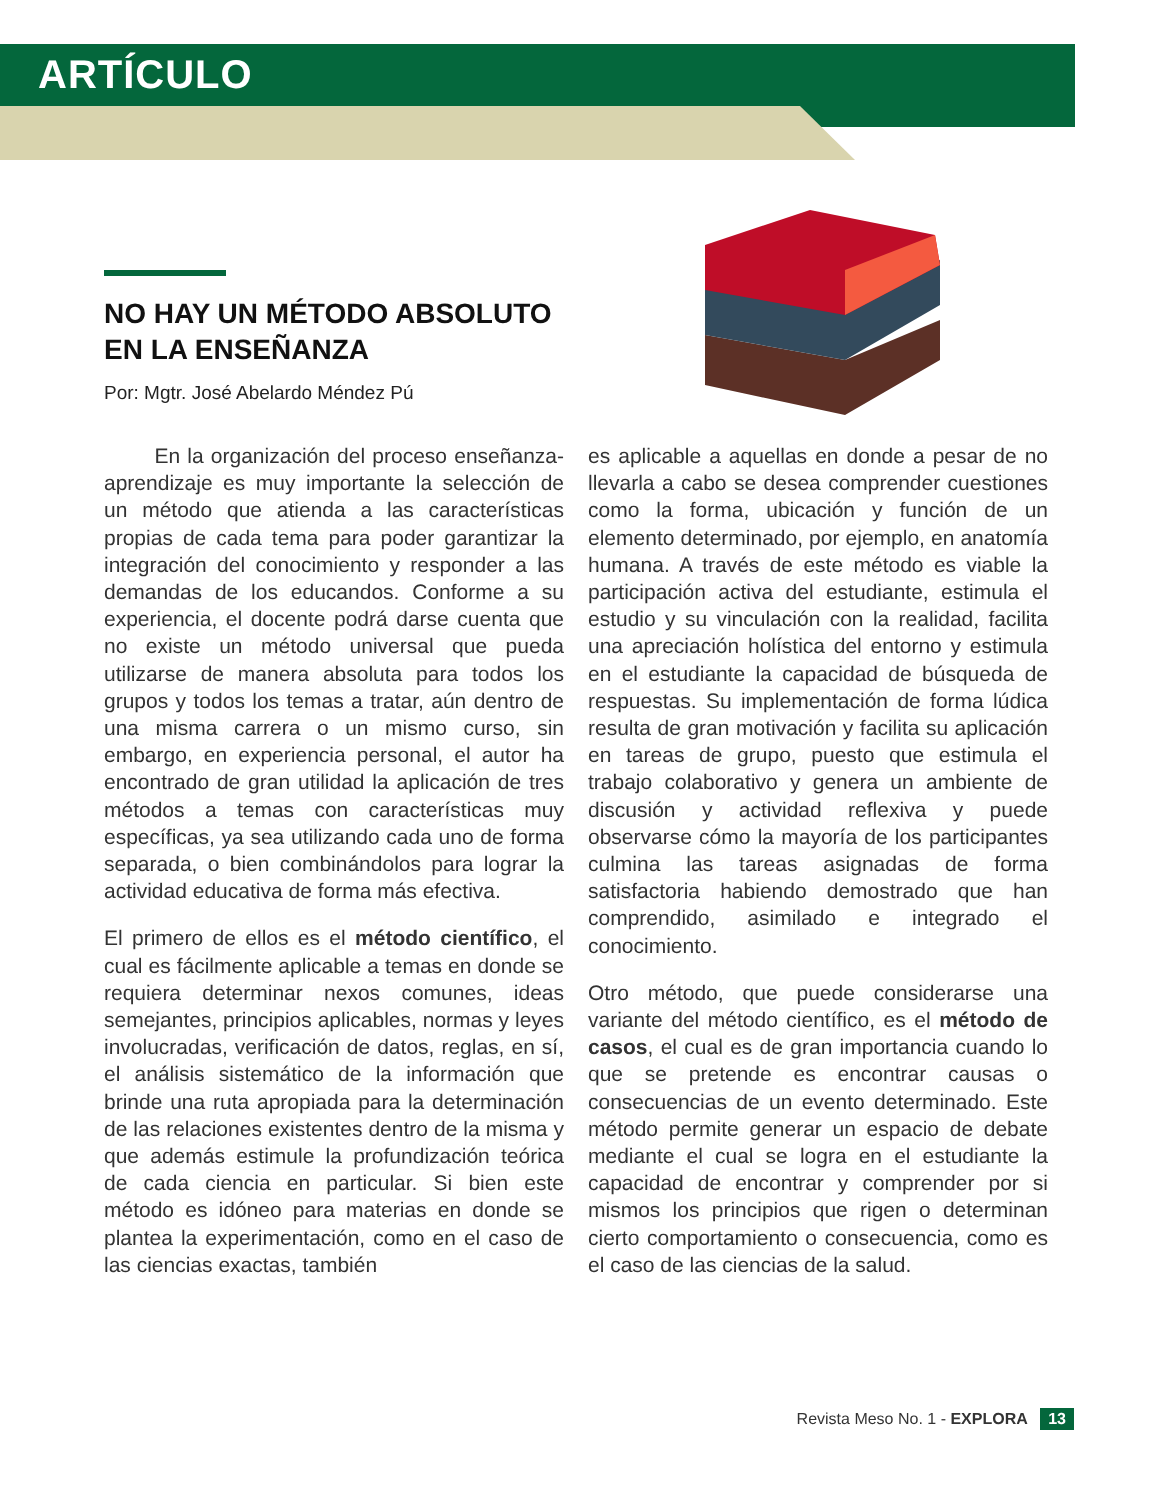ARTÍCULO
NO HAY UN MÉTODO ABSOLUTO
EN LA ENSEÑANZA
Por: Mgtr. José Abelardo Méndez Pú
En la organización del proceso enseñanza-aprendizaje es muy importante la selección de un método que atienda a las características propias de cada tema para poder garantizar la integración del conocimiento y responder a las demandas de los educandos. Conforme a su experiencia, el docente podrá darse cuenta que no existe un método universal que pueda utilizarse de manera absoluta para todos los grupos y todos los temas a tratar, aún dentro de una misma carrera o un mismo curso, sin embargo, en experiencia personal, el autor ha encontrado de gran utilidad la aplicación de tres métodos a temas con características muy específicas, ya sea utilizando cada uno de forma separada, o bien combinándolos para lograr la actividad educativa de forma más efectiva.
El primero de ellos es el método científico, el cual es fácilmente aplicable a temas en donde se requiera determinar nexos comunes, ideas semejantes, principios aplicables, normas y leyes involucradas, verificación de datos, reglas, en sí, el análisis sistemático de la información que brinde una ruta apropiada para la determinación de las relaciones existentes dentro de la misma y que además estimule la profundización teórica de cada ciencia en particular. Si bien este método es idóneo para materias en donde se plantea la experimentación, como en el caso de las ciencias exactas, también
es aplicable a aquellas en donde a pesar de no llevarla a cabo se desea comprender cuestiones como la forma, ubicación y función de un elemento determinado, por ejemplo, en anatomía humana. A través de este método es viable la participación activa del estudiante, estimula el estudio y su vinculación con la realidad, facilita una apreciación holística del entorno y estimula en el estudiante la capacidad de búsqueda de respuestas. Su implementación de forma lúdica resulta de gran motivación y facilita su aplicación en tareas de grupo, puesto que estimula el trabajo colaborativo y genera un ambiente de discusión y actividad reflexiva y puede observarse cómo la mayoría de los participantes culmina las tareas asignadas de forma satisfactoria habiendo demostrado que han comprendido, asimilado e integrado el conocimiento.
Otro método, que puede considerarse una variante del método científico, es el método de casos, el cual es de gran importancia cuando lo que se pretende es encontrar causas o consecuencias de un evento determinado. Este método permite generar un espacio de debate mediante el cual se logra en el estudiante la capacidad de encontrar y comprender por si mismos los principios que rigen o determinan cierto comportamiento o consecuencia, como es el caso de las ciencias de la salud.
Revista Meso No. 1 - EXPLORA 13